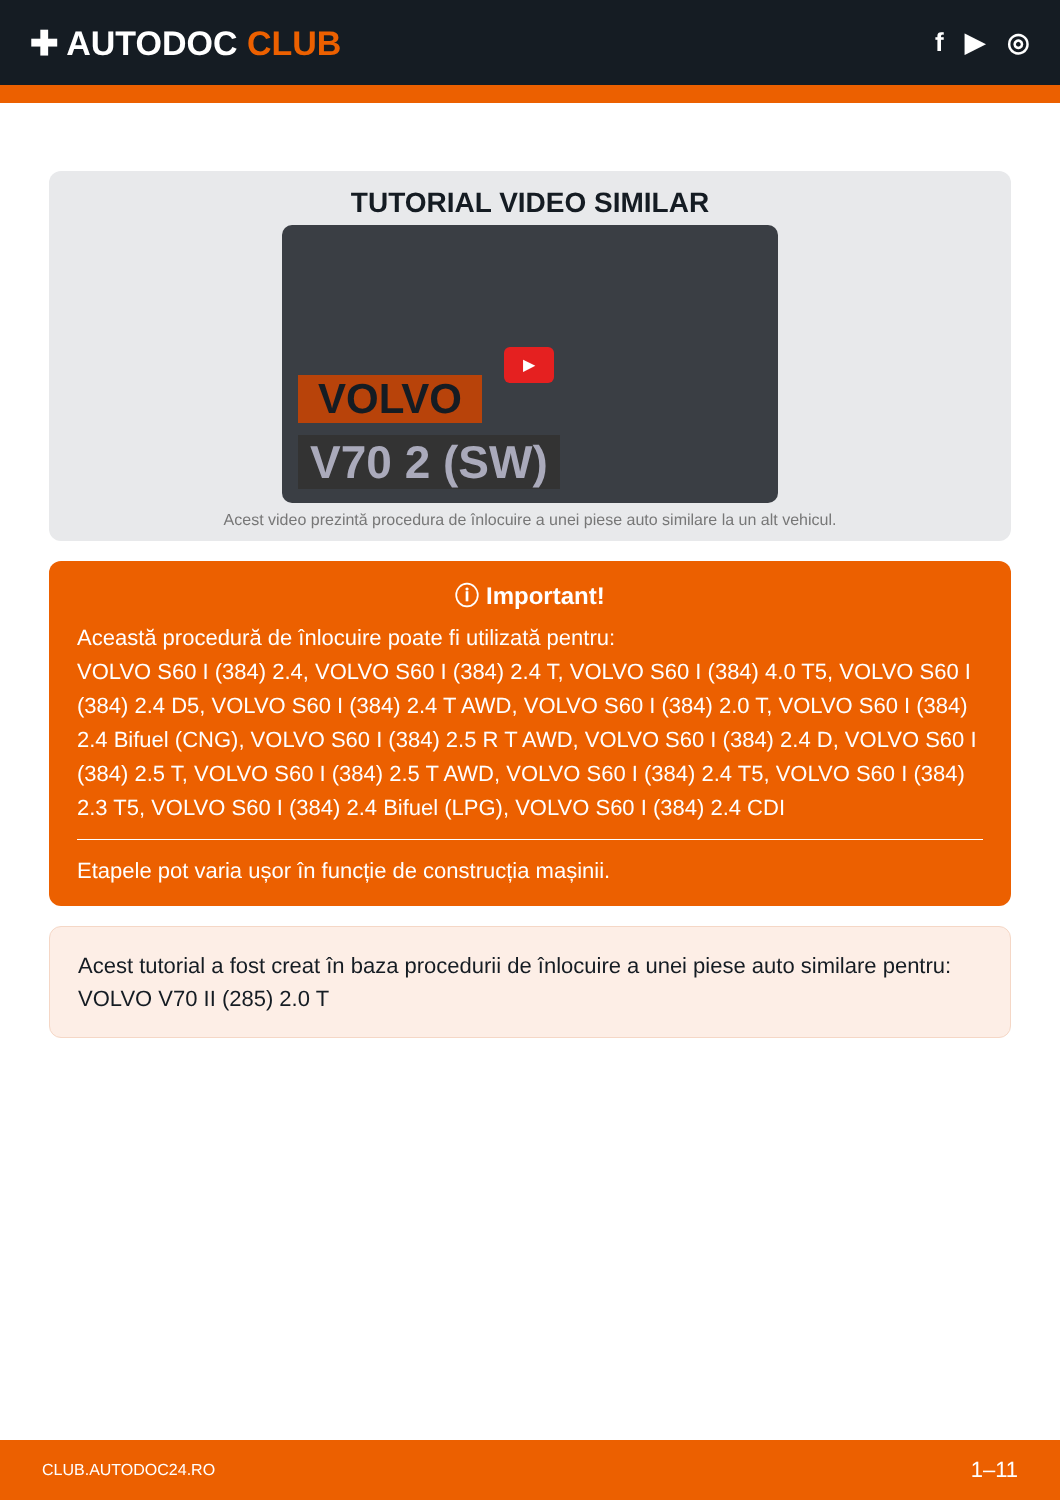✚ AUTODOC CLUB
f ▶ ◎
TUTORIAL VIDEO SIMILAR
VOLVO
▶
V70 2 (SW)
Acest video prezintă procedura de înlocuire a unei piese auto similare la un alt vehicul.
ⓘ Important!
Această procedură de înlocuire poate fi utilizată pentru:
VOLVO S60 I (384) 2.4, VOLVO S60 I (384) 2.4 T, VOLVO S60 I (384) 4.0 T5, VOLVO S60 I (384) 2.4 D5, VOLVO S60 I (384) 2.4 T AWD, VOLVO S60 I (384) 2.0 T, VOLVO S60 I (384) 2.4 Bifuel (CNG), VOLVO S60 I (384) 2.5 R T AWD, VOLVO S60 I (384) 2.4 D, VOLVO S60 I (384) 2.5 T, VOLVO S60 I (384) 2.5 T AWD, VOLVO S60 I (384) 2.4 T5, VOLVO S60 I (384) 2.3 T5, VOLVO S60 I (384) 2.4 Bifuel (LPG), VOLVO S60 I (384) 2.4 CDI
Etapele pot varia ușor în funcție de construcția mașinii.
Acest tutorial a fost creat în baza procedurii de înlocuire a unei piese auto similare pentru: VOLVO V70 II (285) 2.0 T
CLUB.AUTODOC24.RO 1–11